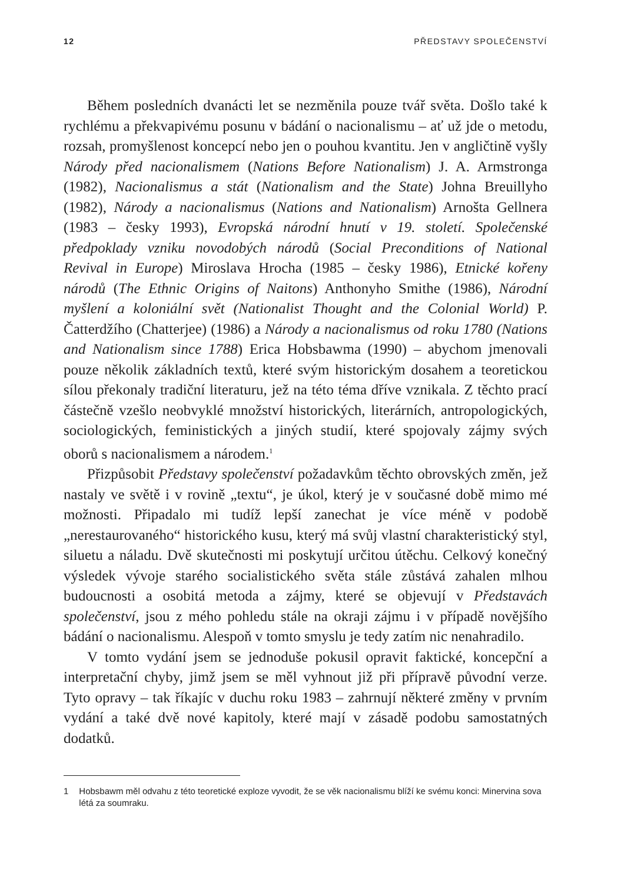12 PŘEDSTAVY SPOLEČENSTVÍ
Během posledních dvanácti let se nezměnila pouze tvář světa. Došlo také k rychlému a překvapivému posunu v bádání o nacionalismu – ať už jde o metodu, rozsah, promyšlenost koncepcí nebo jen o pouhou kvantitu. Jen v angličtině vyšly Národy před nacionalismem (Nations Before Nationalism) J. A. Armstronga (1982), Nacionalismus a stát (Nationalism and the State) Johna Breuillyho (1982), Národy a nacionalismus (Nations and Nationalism) Arnošta Gellnera (1983 – česky 1993), Evropská národní hnutí v 19. století. Společenské předpoklady vzniku novodobých národů (Social Preconditions of National Revival in Europe) Miroslava Hrocha (1985 – česky 1986), Etnické kořeny národů (The Ethnic Origins of Naitons) Anthonyho Smithe (1986), Národní myšlení a koloniální svět (Nationalist Thought and the Colonial World) P. Čatterdžího (Chatterjee) (1986) a Národy a nacionalismus od roku 1780 (Nations and Nationalism since 1788) Erica Hobsbawma (1990) – abychom jmenovali pouze několik základních textů, které svým historickým dosahem a teoretickou sílou překonaly tradiční literaturu, jež na této téma dříve vznikala. Z těchto prací částečně vzešlo neobvyklé množství historických, literárních, antropologických, sociologických, feministických a jiných studií, které spojovaly zájmy svých oborů s nacionalismem a národem.<sup>1</sup>
Přizpůsobit Představy společenství požadavkům těchto obrovských změn, jež nastaly ve světě i v rovině „textu“, je úkol, který je v současné době mimo mé možnosti. Připadalo mi tudíž lepší zanechat je více méně v podobě „nerestaurovaného“ historického kusu, který má svůj vlastní charakteristický styl, siluetu a náladu. Dvě skutečnosti mi poskytují určitou útěchu. Celkový konečný výsledek vývoje starého socialistického světa stále zůstává zahalen mlhou budoucnosti a osobitá metoda a zájmy, které se objevují v Představách společenství, jsou z mého pohledu stále na okraji zájmu i v případě novějšího bádání o nacionalismu. Alespoň v tomto smyslu je tedy zatím nic nenahradilo.
V tomto vydání jsem se jednoduše pokusil opravit faktické, koncepční a interpretační chyby, jimž jsem se měl vyhnout již při přípravě původní verze. Tyto opravy – tak říkajíc v duchu roku 1983 – zahrnují některé změny v prvním vydání a také dvě nové kapitoly, které mají v zásadě podobu samostatných dodatků.
1 Hobsbawm měl odvahu z této teoretické exploze vyvodit, že se věk nacionalismu blíží ke svému konci: Minervina sova létá za soumraku.